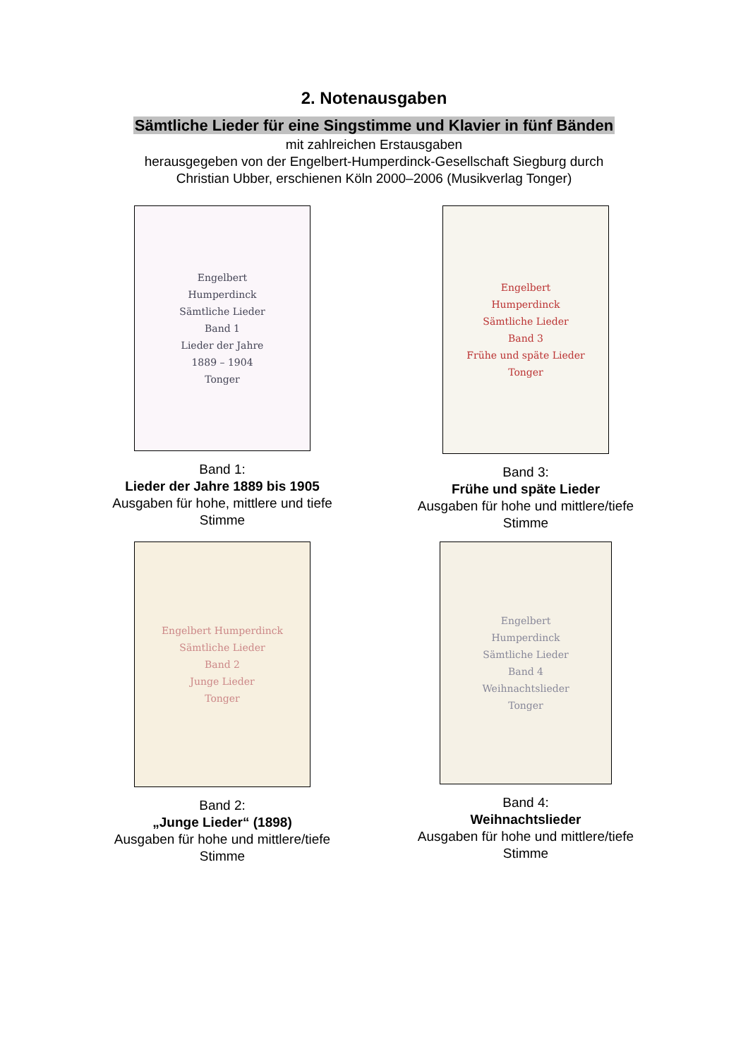2. Notenausgaben
Sämtliche Lieder für eine Singstimme und Klavier in fünf Bänden
mit zahlreichen Erstausgaben
herausgegeben von der Engelbert-Humperdinck-Gesellschaft Siegburg durch
Christian Ubber, erschienen Köln 2000–2006 (Musikverlag Tonger)
Engelbert
Humperdinck
Sämtliche Lieder
Band 1
Lieder der Jahre
1889 – 1904
Tonger
Band 1:
Lieder der Jahre 1889 bis 1905
Ausgaben für hohe, mittlere und tiefe
Stimme
Engelbert
Humperdinck
Sämtliche Lieder
Band 3
Frühe und späte Lieder
Tonger
Band 3:
Frühe und späte Lieder
Ausgaben für hohe und mittlere/tiefe
Stimme
Engelbert Humperdinck
Sämtliche Lieder
Band 2
Junge Lieder
Tonger
Band 2:
„Junge Lieder“ (1898)
Ausgaben für hohe und mittlere/tiefe
Stimme
Engelbert
Humperdinck
Sämtliche Lieder
Band 4
Weihnachtslieder
Tonger
Band 4:
Weihnachtslieder
Ausgaben für hohe und mittlere/tiefe
Stimme